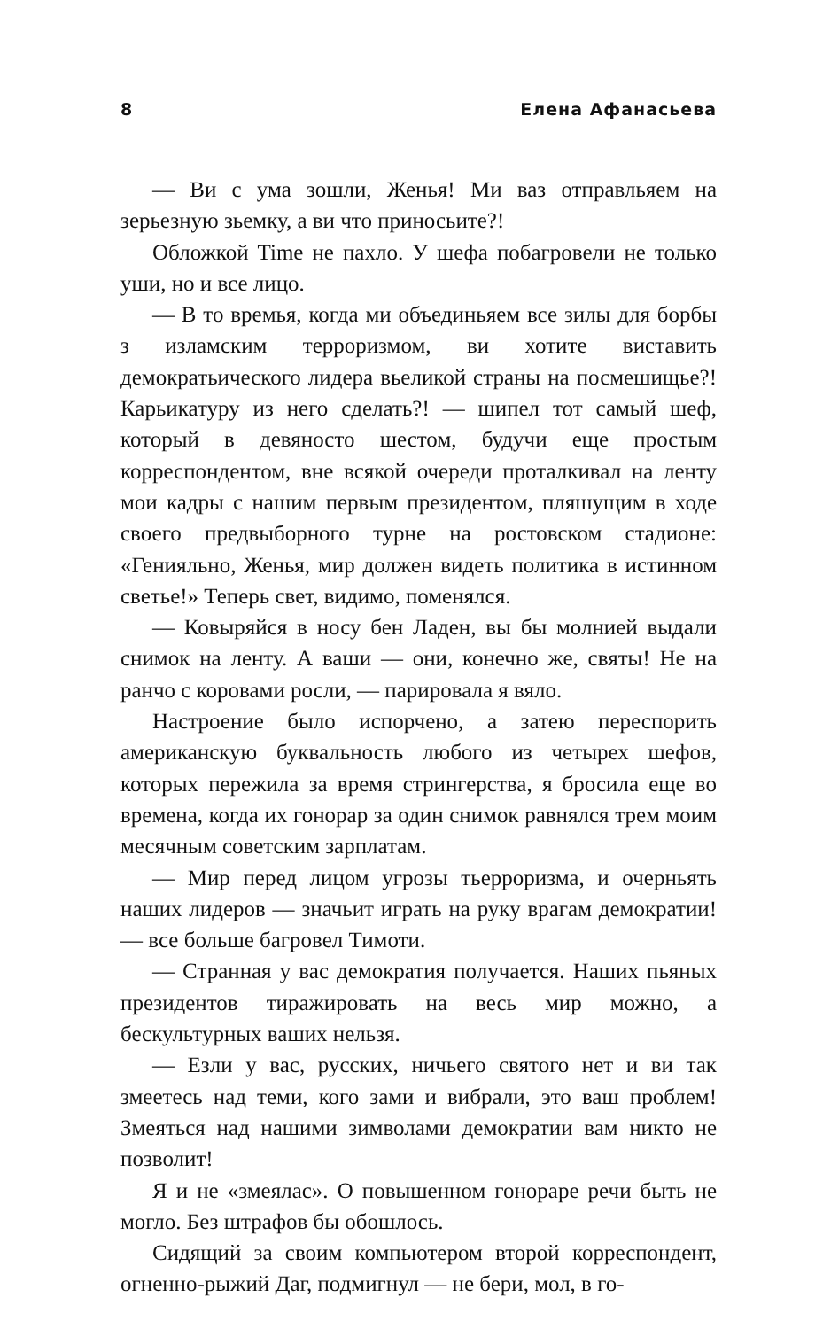8 Елена Афанасьева
— Ви с ума зошли, Женья! Ми ваз отправльяем на зерьезную зьемку, а ви что приносьите?!
Обложкой Time не пахло. У шефа побагровели не только уши, но и все лицо.
— В то времья, когда ми объединьяем все зилы для борбы з изламским терроризмом, ви хотите виставить демократьического лидера вьеликой страны на посмешищье?! Карьикатуру из него сделать?! — шипел тот самый шеф, который в девяносто шестом, будучи еще простым корреспондентом, вне всякой очереди проталкивал на ленту мои кадры с нашим первым президентом, пляшущим в ходе своего предвыборного турне на ростовском стадионе: «Генияльно, Женья, мир должен видеть политика в истинном светье!» Теперь свет, видимо, поменялся.
— Ковыряйся в носу бен Ладен, вы бы молнией выдали снимок на ленту. А ваши — они, конечно же, святы! Не на ранчо с коровами росли, — парировала я вяло.
Настроение было испорчено, а затею переспорить американскую буквальность любого из четырех шефов, которых пережила за время стрингерства, я бросила еще во времена, когда их гонорар за один снимок равнялся трем моим месячным советским зарплатам.
— Мир перед лицом угрозы тьерроризма, и очерньять наших лидеров — значьит играть на руку врагам демократии! — все больше багровел Тимоти.
— Странная у вас демократия получается. Наших пьяных президентов тиражировать на весь мир можно, а бескультурных ваших нельзя.
— Езли у вас, русских, ничьего святого нет и ви так змеетесь над теми, кого зами и вибрали, это ваш проблем! Змеяться над нашими зимволами демократии вам никто не позволит!
Я и не «змеялас». О повышенном гонораре речи быть не могло. Без штрафов бы обошлось.
Сидящий за своим компьютером второй корреспондент, огненно-рыжий Даг, подмигнул — не бери, мол, в го-